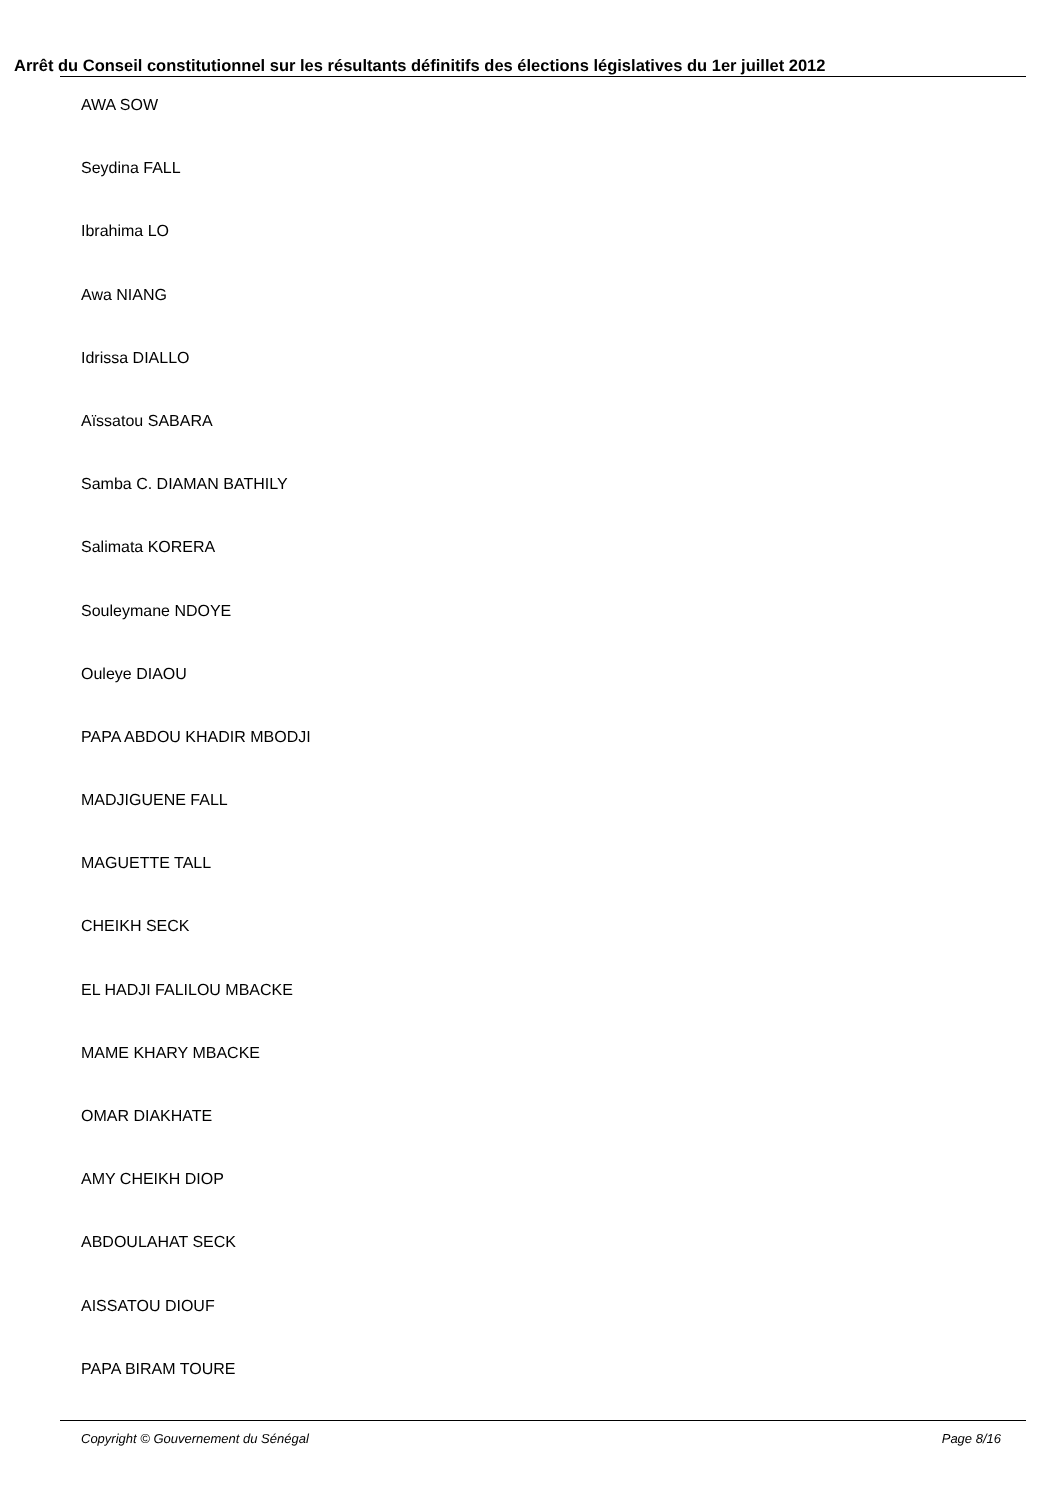Arrêt du Conseil constitutionnel sur les résultants définitifs des élections législatives du 1er juillet 2012
AWA SOW
Seydina FALL
Ibrahima LO
Awa NIANG
Idrissa DIALLO
Aïssatou SABARA
Samba C. DIAMAN BATHILY
Salimata KORERA
Souleymane NDOYE
Ouleye DIAOU
PAPA ABDOU KHADIR MBODJI
MADJIGUENE FALL
MAGUETTE TALL
CHEIKH SECK
EL HADJI FALILOU MBACKE
MAME KHARY MBACKE
OMAR DIAKHATE
AMY CHEIKH DIOP
ABDOULAHAT SECK
AISSATOU DIOUF
PAPA BIRAM TOURE
Copyright © Gouvernement du Sénégal Page 8/16